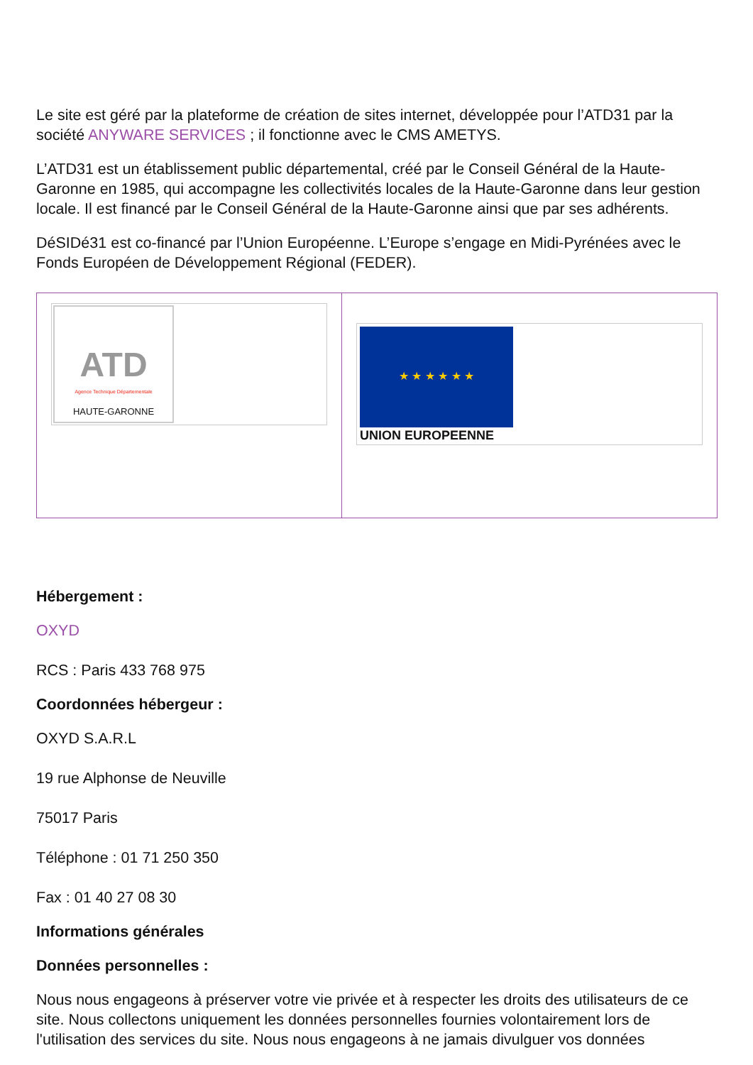Le site est géré par la plateforme de création de sites internet, développée pour l’ATD31 par la société ANYWARE SERVICES ; il fonctionne avec le CMS AMETYS.
L’ATD31 est un établissement public départemental, créé par le Conseil Général de la Haute-Garonne en 1985, qui accompagne les collectivités locales de la Haute-Garonne dans leur gestion locale. Il est financé par le Conseil Général de la Haute-Garonne ainsi que par ses adhérents.
DéSIDé31 est co-financé par l’Union Européenne. L’Europe s’engage en Midi-Pyrénées avec le Fonds Européen de Développement Régional (FEDER).
| ATD Agence Technique Départementale HAUTE-GARONNE | ★ ★ ★ ★ ★ ★ UNION EUROPEENNE |
Hébergement :
OXYD
RCS : Paris 433 768 975
Coordonnées hébergeur :
OXYD S.A.R.L
19 rue Alphonse de Neuville
75017 Paris
Téléphone : 01 71 250 350
Fax : 01 40 27 08 30
Informations générales
Données personnelles :
Nous nous engageons à préserver votre vie privée et à respecter les droits des utilisateurs de ce site. Nous collectons uniquement les données personnelles fournies volontairement lors de l'utilisation des services du site. Nous nous engageons à ne jamais divulguer vos données